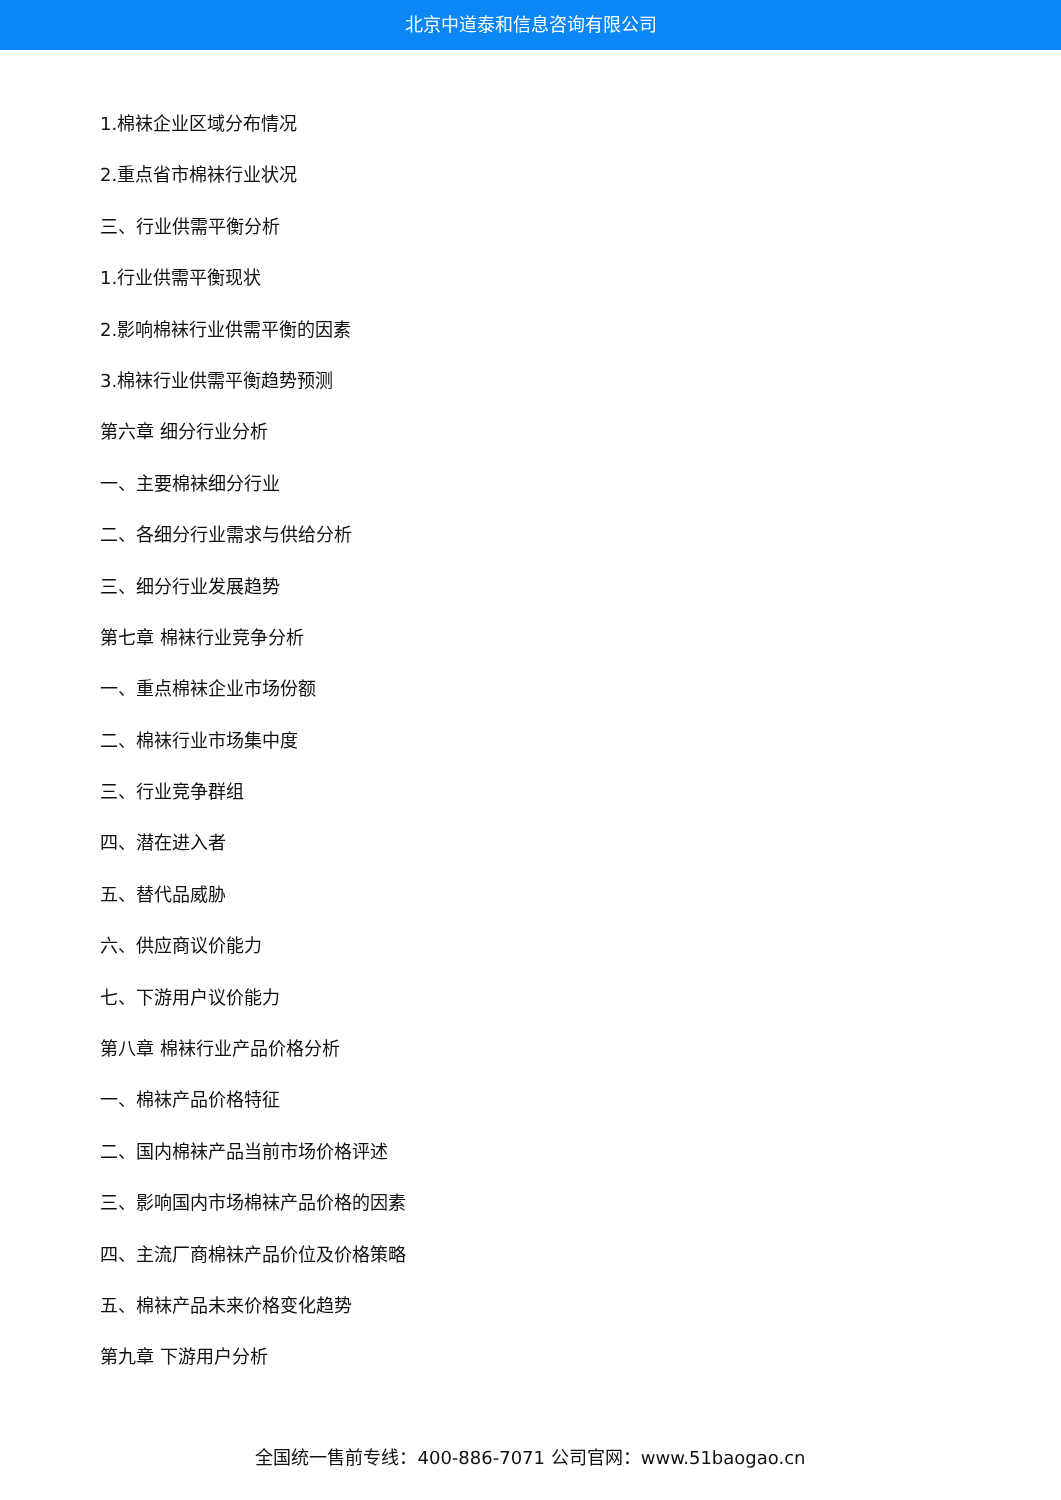北京中道泰和信息咨询有限公司
1.棉袜企业区域分布情况
2.重点省市棉袜行业状况
三、行业供需平衡分析
1.行业供需平衡现状
2.影响棉袜行业供需平衡的因素
3.棉袜行业供需平衡趋势预测
第六章 细分行业分析
一、主要棉袜细分行业
二、各细分行业需求与供给分析
三、细分行业发展趋势
第七章 棉袜行业竞争分析
一、重点棉袜企业市场份额
二、棉袜行业市场集中度
三、行业竞争群组
四、潜在进入者
五、替代品威胁
六、供应商议价能力
七、下游用户议价能力
第八章 棉袜行业产品价格分析
一、棉袜产品价格特征
二、国内棉袜产品当前市场价格评述
三、影响国内市场棉袜产品价格的因素
四、主流厂商棉袜产品价位及价格策略
五、棉袜产品未来价格变化趋势
第九章 下游用户分析
全国统一售前专线：400-886-7071 公司官网：www.51baogao.cn